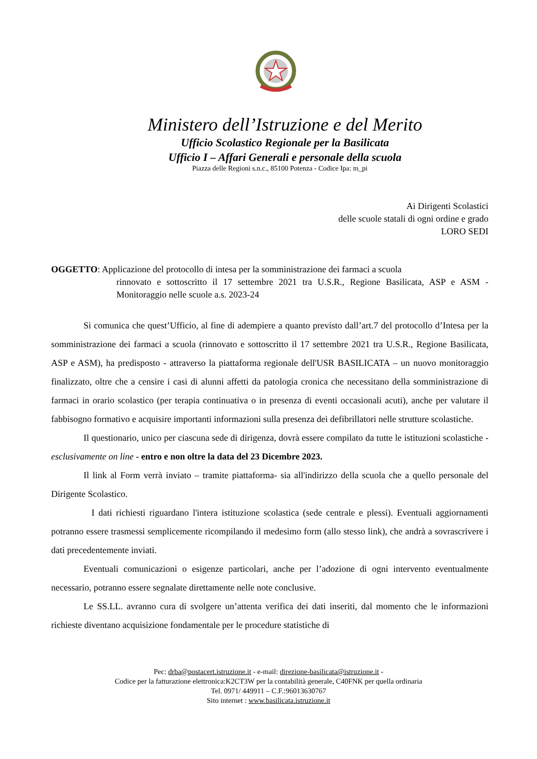Ministero dell’Istruzione e del Merito
Ufficio Scolastico Regionale per la Basilicata
Ufficio I – Affari Generali e personale della scuola
Piazza delle Regioni s.n.c., 85100 Potenza - Codice Ipa: m_pi
Ai Dirigenti Scolastici
delle scuole statali di ogni ordine e grado
LORO SEDI
OGGETTO: Applicazione del protocollo di intesa per la somministrazione dei farmaci a scuola
rinnovato e sottoscritto il 17 settembre 2021 tra U.S.R., Regione Basilicata, ASP e ASM - Monitoraggio nelle scuole a.s. 2023-24
Si comunica che quest’Ufficio, al fine di adempiere a quanto previsto dall’art.7 del protocollo d’Intesa per la somministrazione dei farmaci a scuola (rinnovato e sottoscritto il 17 settembre 2021 tra U.S.R., Regione Basilicata, ASP e ASM), ha predisposto - attraverso la piattaforma regionale dell'USR BASILICATA – un nuovo monitoraggio finalizzato, oltre che a censire i casi di alunni affetti da patologia cronica che necessitano della somministrazione di farmaci in orario scolastico (per terapia continuativa o in presenza di eventi occasionali acuti), anche per valutare il fabbisogno formativo e acquisire importanti informazioni sulla presenza dei defibrillatori nelle strutture scolastiche.
Il questionario, unico per ciascuna sede di dirigenza, dovrà essere compilato da tutte le istituzioni scolastiche - esclusivamente on line - entro e non oltre la data del 23 Dicembre 2023.
Il link al Form verrà inviato – tramite piattaforma- sia all'indirizzo della scuola che a quello personale del Dirigente Scolastico.
I dati richiesti riguardano l'intera istituzione scolastica (sede centrale e plessi). Eventuali aggiornamenti potranno essere trasmessi semplicemente ricompilando il medesimo form (allo stesso link), che andrà a sovrascrivere i dati precedentemente inviati.
Eventuali comunicazioni o esigenze particolari, anche per l’adozione di ogni intervento eventualmente necessario, potranno essere segnalate direttamente nelle note conclusive.
Le SS.LL. avranno cura di svolgere un’attenta verifica dei dati inseriti, dal momento che le informazioni richieste diventano acquisizione fondamentale per le procedure statistiche di
Pec: drba@postacert.istruzione.it - e-mail: direzione-basilicata@istruzione.it -
Codice per la fatturazione elettronica:K2CT3W per la contabilità generale, C40FNK per quella ordinaria
Tel. 0971/ 449911 – C.F.:96013630767
Sito internet : www.basilicata.istruzione.it